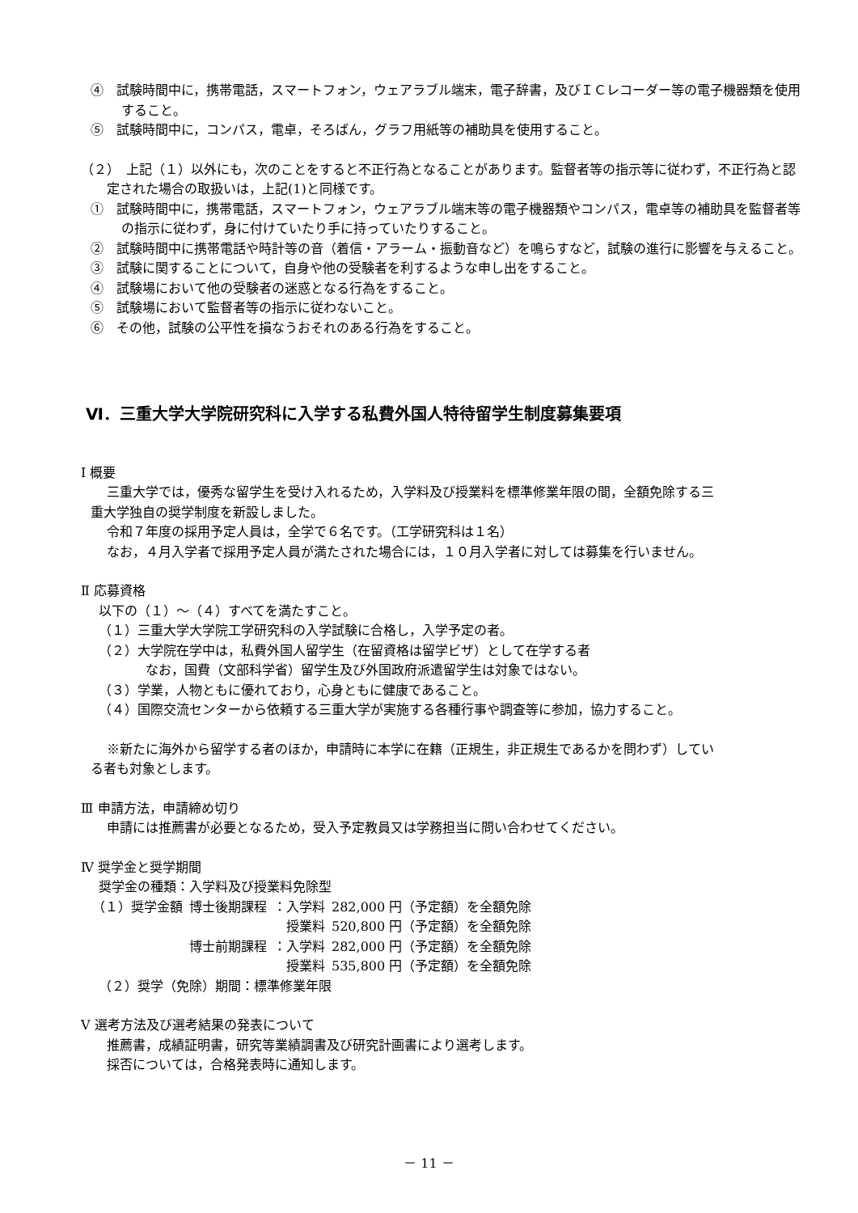④　試験時間中に，携帯電話，スマートフォン，ウェアラブル端末，電子辞書，及びＩＣレコーダー等の電子機器類を使用すること。
⑤　試験時間中に，コンパス，電卓，そろばん，グラフ用紙等の補助具を使用すること。
（２）　上記（１）以外にも，次のことをすると不正行為となることがあります。監督者等の指示等に従わず，不正行為と認定された場合の取扱いは，上記(1)と同様です。
①　試験時間中に，携帯電話，スマートフォン，ウェアラブル端末等の電子機器類やコンパス，電卓等の補助具を監督者等の指示に従わず，身に付けていたり手に持っていたりすること。
②　試験時間中に携帯電話や時計等の音（着信・アラーム・振動音など）を鳴らすなど，試験の進行に影響を与えること。
③　試験に関することについて，自身や他の受験者を利するような申し出をすること。
④　試験場において他の受験者の迷惑となる行為をすること。
⑤　試験場において監督者等の指示に従わないこと。
⑥　その他，試験の公平性を損なうおそれのある行為をすること。
Ⅵ．三重大学大学院研究科に入学する私費外国人特待留学生制度募集要項
Ⅰ 概要
三重大学では，優秀な留学生を受け入れるため，入学料及び授業料を標準修業年限の間，全額免除する三
重大学独自の奨学制度を新設しました。
令和７年度の採用予定人員は，全学で６名です。（工学研究科は１名）
なお，４月入学者で採用予定人員が満たされた場合には，１０月入学者に対しては募集を行いません。
Ⅱ 応募資格
以下の（１）～（４）すべてを満たすこと。
（１）三重大学大学院工学研究科の入学試験に合格し，入学予定の者。
（２）大学院在学中は，私費外国人留学生（在留資格は留学ビザ）として在学する者
なお，国費（文部科学省）留学生及び外国政府派遣留学生は対象ではない。
（３）学業，人物ともに優れており，心身ともに健康であること。
（４）国際交流センターから依頼する三重大学が実施する各種行事や調査等に参加，協力すること。
※新たに海外から留学する者のほか，申請時に本学に在籍（正規生，非正規生であるかを問わず）してい
る者も対象とします。
Ⅲ 申請方法，申請締め切り
申請には推薦書が必要となるため，受入予定教員又は学務担当に問い合わせてください。
Ⅳ 奨学金と奨学期間
奨学金の種類：入学料及び授業料免除型
| （１）奨学金額 | 博士後期課程 | ：入学料 | 282,000 円（予定額）を全額免除 |
| | | 授業料 | 520,800 円（予定額）を全額免除 |
| | 博士前期課程 | ：入学料 | 282,000 円（予定額）を全額免除 |
| | | 授業料 | 535,800 円（予定額）を全額免除 |
（２）奨学（免除）期間：標準修業年限
Ⅴ 選考方法及び選考結果の発表について
推薦書，成績証明書，研究等業績調書及び研究計画書により選考します。
採否については，合格発表時に通知します。
－ 11 －